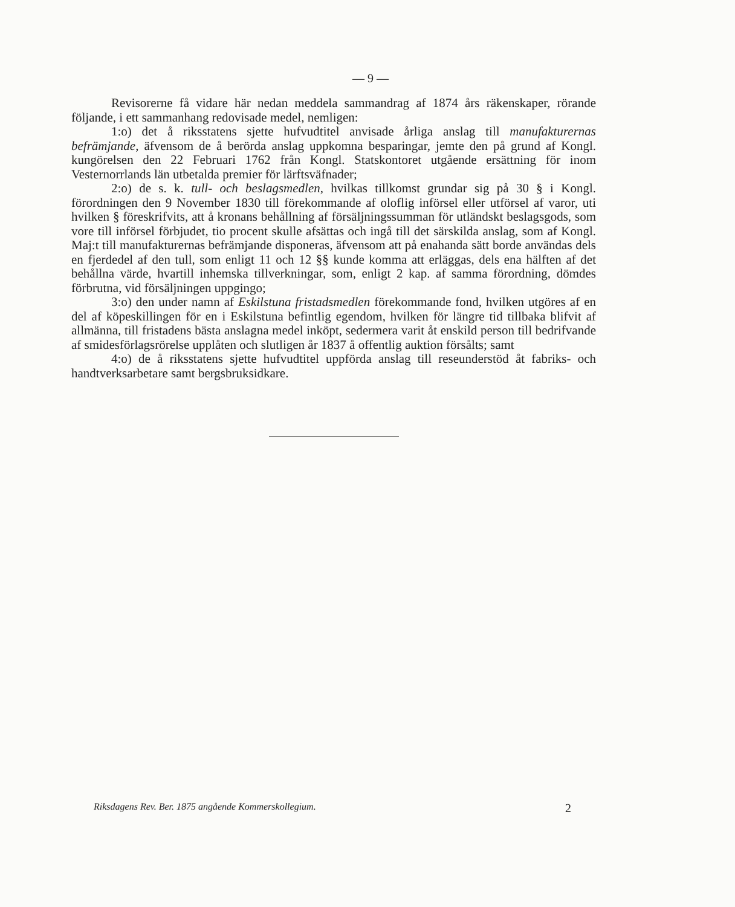— 9 —
Revisorerne få vidare här nedan meddela sammandrag af 1874 års räkenskaper, rörande följande, i ett sammanhang redovisade medel, nemligen:
1:o) det å riksstatens sjette hufvudtitel anvisade årliga anslag till manufakturernas befrämjande, äfvensom de å berörda anslag uppkomna besparingar, jemte den på grund af Kongl. kungörelsen den 22 Februari 1762 från Kongl. Statskontoret utgående ersättning för inom Vesternorrlands län utbetalda premier för lärftsväfnader;
2:o) de s. k. tull- och beslagsmedlen, hvilkas tillkomst grundar sig på 30 § i Kongl. förordningen den 9 November 1830 till förekommande af oloflig införsel eller utförsel af varor, uti hvilken § föreskrifvits, att å kronans behållning af försäljningssumman för utländskt beslagsgods, som vore till införsel förbjudet, tio procent skulle afsättas och ingå till det särskilda anslag, som af Kongl. Maj:t till manufakturernas befrämjande disponeras, äfvensom att på enahanda sätt borde användas dels en fjerdedel af den tull, som enligt 11 och 12 §§ kunde komma att erläggas, dels ena hälften af det behållna värde, hvartill inhemska tillverkningar, som, enligt 2 kap. af samma förordning, dömdes förbrutna, vid försäljningen uppgingo;
3:o) den under namn af Eskilstuna fristadsmedlen förekommande fond, hvilken utgöres af en del af köpeskillingen för en i Eskilstuna befintlig egendom, hvilken för längre tid tillbaka blifvit af allmänna, till fristadens bästa anslagna medel inköpt, sedermera varit åt enskild person till bedrifvande af smidesförlagsrörelse upplåten och slutligen år 1837 å offentlig auktion försålts; samt
4:o) de å riksstatens sjette hufvudtitel uppförda anslag till reseunderstöd åt fabriks- och handtverksarbetare samt bergsbruksidkare.
Riksdagens Rev. Ber. 1875 angående Kommerskollegium. 2